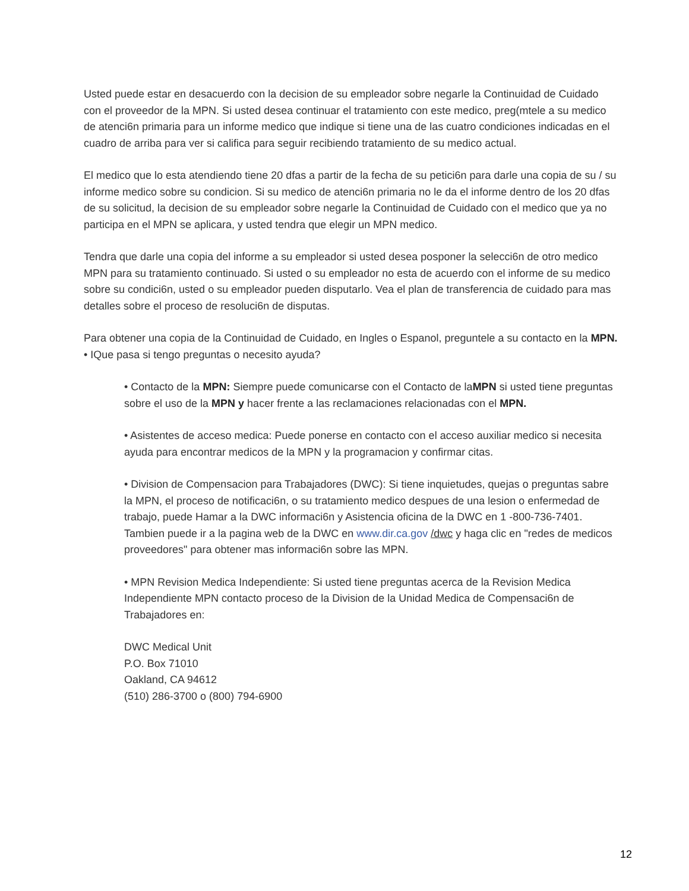Usted puede estar en desacuerdo con la decision de su empleador sobre negarle la Continuidad de Cuidado con el proveedor de la MPN. Si usted desea continuar el tratamiento con este medico, preg(mtele a su medico de atenci6n primaria para un informe medico que indique si tiene una de las cuatro condiciones indicadas en el cuadro de arriba para ver si califica para seguir recibiendo tratamiento de su medico actual.
El medico que lo esta atendiendo tiene 20 dfas a partir de la fecha de su petici6n para darle una copia de su / su informe medico sobre su condicion. Si su medico de atenci6n primaria no le da el informe dentro de los 20 dfas de su solicitud, la decision de su empleador sobre negarle la Continuidad de Cuidado con el medico que ya no participa en el MPN se aplicara, y usted tendra que elegir un MPN medico.
Tendra que darle una copia del informe a su empleador si usted desea posponer la selecci6n de otro medico MPN para su tratamiento continuado. Si usted o su empleador no esta de acuerdo con el informe de su medico sobre su condici6n, usted o su empleador pueden disputarlo. Vea el plan de transferencia de cuidado para mas detalles sobre el proceso de resoluci6n de disputas.
Para obtener una copia de la Continuidad de Cuidado, en Ingles o Espanol, preguntele a su contacto en la MPN.
• IQue pasa si tengo preguntas o necesito ayuda?
• Contacto de la MPN: Siempre puede comunicarse con el Contacto de laMPN si usted tiene preguntas sobre el uso de la MPN y hacer frente a las reclamaciones relacionadas con el MPN.
• Asistentes de acceso medica: Puede ponerse en contacto con el acceso auxiliar medico si necesita ayuda para encontrar medicos de la MPN y la programacion y confirmar citas.
• Division de Compensacion para Trabajadores (DWC): Si tiene inquietudes, quejas o preguntas sabre la MPN, el proceso de notificaci6n, o su tratamiento medico despues de una lesion o enfermedad de trabajo, puede Hamar a la DWC informaci6n y Asistencia oficina de la DWC en 1 -800-736-7401. Tambien puede ir a la pagina web de la DWC en www.dir.ca.gov /dwc y haga clic en "redes de medicos proveedores" para obtener mas informaci6n sobre las MPN.
• MPN Revision Medica Independiente: Si usted tiene preguntas acerca de la Revision Medica Independiente MPN contacto proceso de la Division de la Unidad Medica de Compensaci6n de Trabajadores en:
DWC Medical Unit
P.O. Box 71010
Oakland, CA 94612
(510) 286-3700 o (800) 794-6900
12